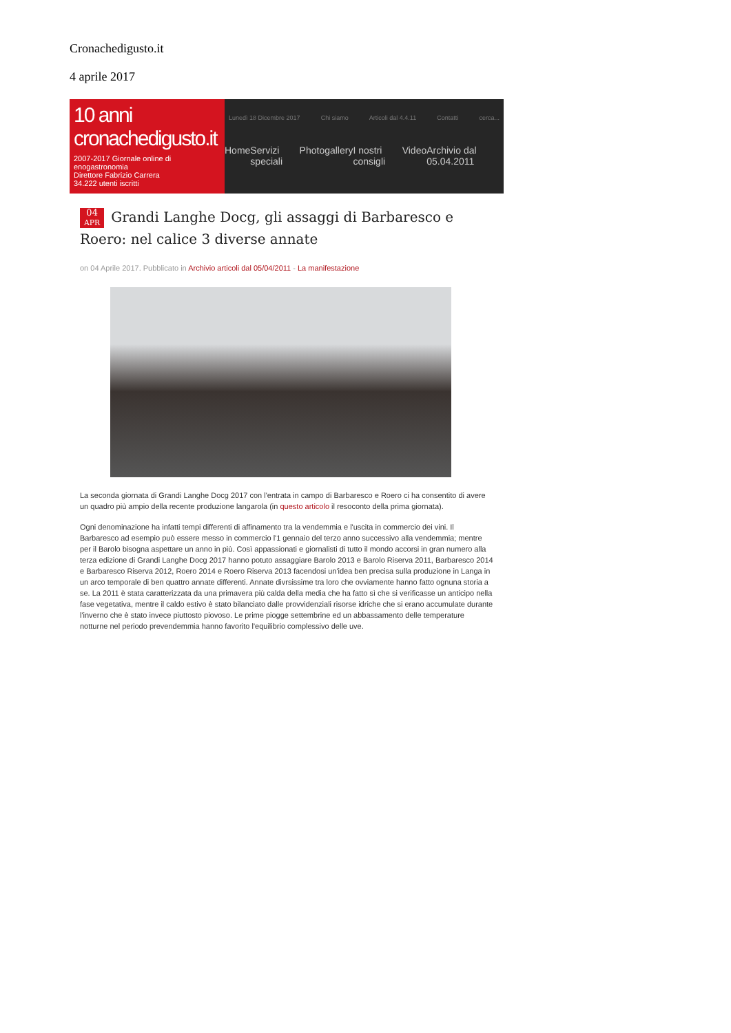Cronachedigusto.it
4 aprile 2017
10 anni cronachedigusto.it
2007-2017 Giornale online di enogastronomia
Direttore Fabrizio Carrera
34.222 utenti iscritti
Lunedì 18 Dicembre 2017 Chi siamo Articoli dal 4.4.11 Contatti cerca...
Home Servizi speciali Photogallery I nostri consigli Video Archivio dal 05.04.2011
04
APR Grandi Langhe Docg, gli assaggi di Barbaresco e Roero: nel calice 3 diverse annate
on 04 Aprile 2017. Pubblicato in Archivio articoli dal 05/04/2011 - La manifestazione
La seconda giornata di Grandi Langhe Docg 2017 con l'entrata in campo di Barbaresco e Roero ci ha consentito di avere un quadro più ampio della recente produzione langarola (in questo articolo il resoconto della prima giornata).
Ogni denominazione ha infatti tempi differenti di affinamento tra la vendemmia e l'uscita in commercio dei vini. Il Barbaresco ad esempio può essere messo in commercio l'1 gennaio del terzo anno successivo alla vendemmia; mentre per il Barolo bisogna aspettare un anno in più. Così appassionati e giornalisti di tutto il mondo accorsi in gran numero alla terza edizione di Grandi Langhe Docg 2017 hanno potuto assaggiare Barolo 2013 e Barolo Riserva 2011, Barbaresco 2014 e Barbaresco Riserva 2012, Roero 2014 e Roero Riserva 2013 facendosi un'idea ben precisa sulla produzione in Langa in un arco temporale di ben quattro annate differenti. Annate divrsissime tra loro che ovviamente hanno fatto ognuna storia a se. La 2011 è stata caratterizzata da una primavera più calda della media che ha fatto sì che si verificasse un anticipo nella fase vegetativa, mentre il caldo estivo è stato bilanciato dalle provvidenziali risorse idriche che si erano accumulate durante l'inverno che è stato invece piuttosto piovoso. Le prime piogge settembrine ed un abbassamento delle temperature notturne nel periodo prevendemmia hanno favorito l'equilibrio complessivo delle uve.